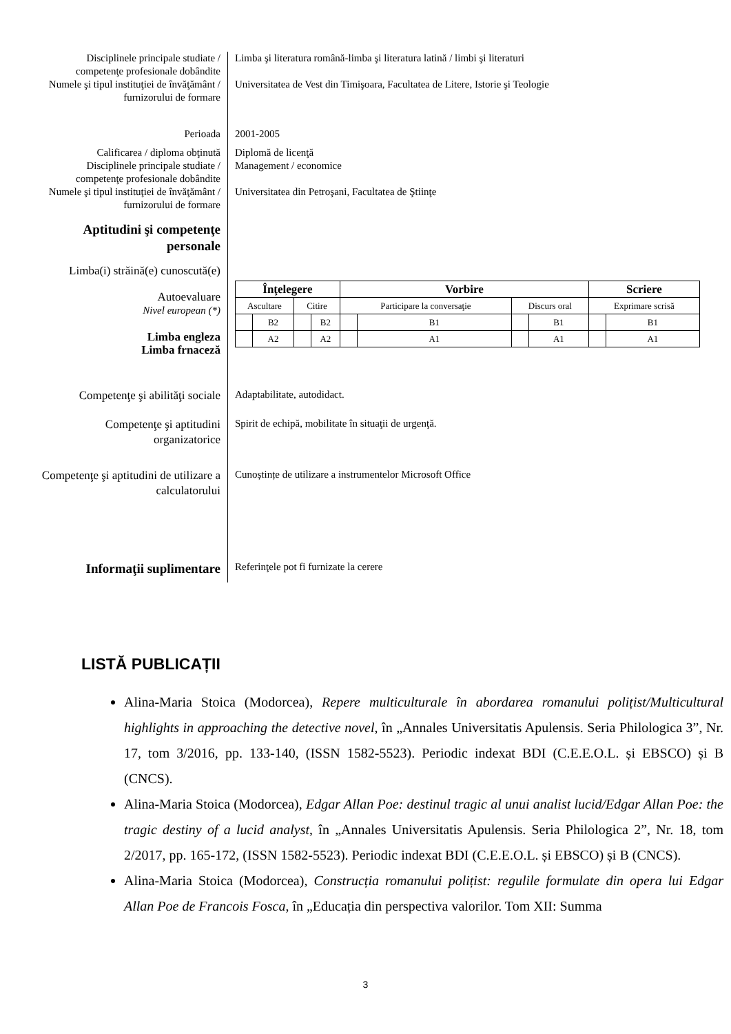Disciplinele principale studiate / competenţe profesionale dobândite
Limba şi literatura română-limba şi literatura latină / limbi şi literaturi
Numele şi tipul instituţiei de învăţământ / furnizorului de formare
Universitatea de Vest din Timişoara, Facultatea de Litere, Istorie şi Teologie
Perioada 2001-2005
Calificarea / diploma obţinută
Diplomă de licenţă
Disciplinele principale studiate / competenţe profesionale dobândite
Management / economice
Numele şi tipul instituţiei de învăţământ / furnizorului de formare
Universitatea din Petroşani, Facultatea de Ştiinţe
Aptitudini şi competenţe personale
Limba(i) străină(e) cunoscută(e)
Autoevaluare
Nivel european (*)
Limba engleza
Limba frnaceză
| Înţelegere | | | | Vorbire | | | | Scriere | |
| --- | --- | --- | --- | --- | --- | --- | --- | --- | --- |
| Ascultare | | Citire | | Participare la conversaţie | | Discurs oral | | Exprimare scrisă | |
| | B2 | | B2 | | B1 | | B1 | | B1 |
| | A2 | | A2 | | A1 | | A1 | | A1 |
Competenţe şi abilităţi sociale
Adaptabilitate, autodidact.
Competenţe şi aptitudini organizatorice
Spirit de echipă, mobilitate în situaţii de urgenţă.
Competenţe şi aptitudini de utilizare a calculatorului
Cunoștințe de utilizare a instrumentelor Microsoft Office
Informaţii suplimentare
Referinţele pot fi furnizate la cerere
LISTĂ PUBLICAȚII
Alina-Maria Stoica (Modorcea), Repere multiculturale în abordarea romanului polițist/Multicultural highlights in approaching the detective novel, în „Annales Universitatis Apulensis. Seria Philologica 3”, Nr. 17, tom 3/2016, pp. 133-140, (ISSN 1582-5523). Periodic indexat BDI (C.E.E.O.L. și EBSCO) și B (CNCS).
Alina-Maria Stoica (Modorcea), Edgar Allan Poe: destinul tragic al unui analist lucid/Edgar Allan Poe: the tragic destiny of a lucid analyst, în „Annales Universitatis Apulensis. Seria Philologica 2”, Nr. 18, tom 2/2017, pp. 165-172, (ISSN 1582-5523). Periodic indexat BDI (C.E.E.O.L. și EBSCO) și B (CNCS).
Alina-Maria Stoica (Modorcea), Construcția romanului polițist: regulile formulate din opera lui Edgar Allan Poe de Francois Fosca, în „Educația din perspectiva valorilor. Tom XII: Summa
3